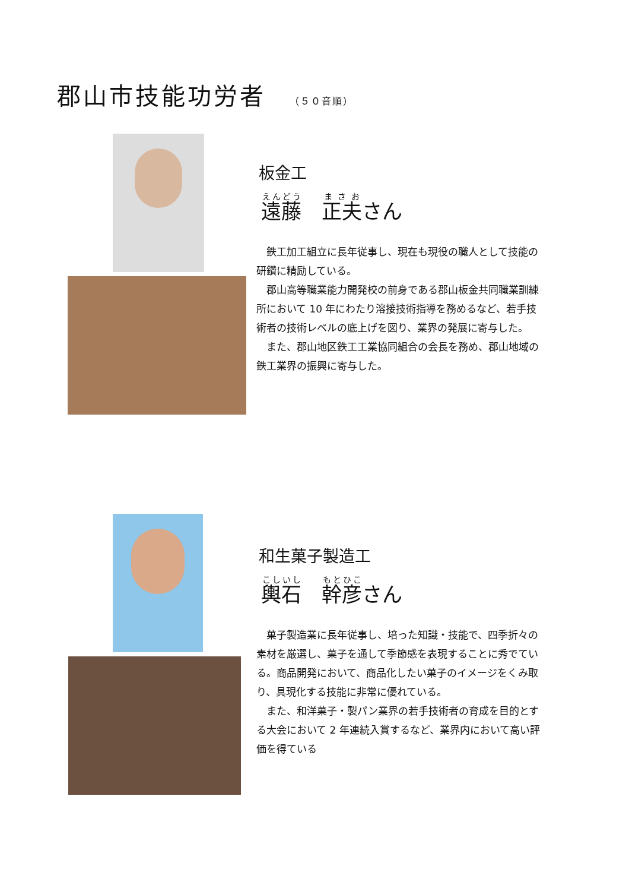郡山市技能功労者 （５０音順）
板金工
遠藤　正夫さん
　鉄工加工組立に長年従事し、現在も現役の職人として技能の研鑽に精励している。
　郡山高等職業能力開発校の前身である郡山板金共同職業訓練所において 10 年にわたり溶接技術指導を務めるなど、若手技術者の技術レベルの底上げを図り、業界の発展に寄与した。
　また、郡山地区鉄工工業協同組合の会長を務め、郡山地域の鉄工業界の振興に寄与した。
和生菓子製造工
輿石　幹彦さん
　菓子製造業に長年従事し、培った知識・技能で、四季折々の素材を厳選し、菓子を通して季節感を表現することに秀でている。商品開発において、商品化したい菓子のイメージをくみ取り、具現化する技能に非常に優れている。
　また、和洋菓子・製パン業界の若手技術者の育成を目的とする大会において 2 年連続入賞するなど、業界内において高い評価を得ている